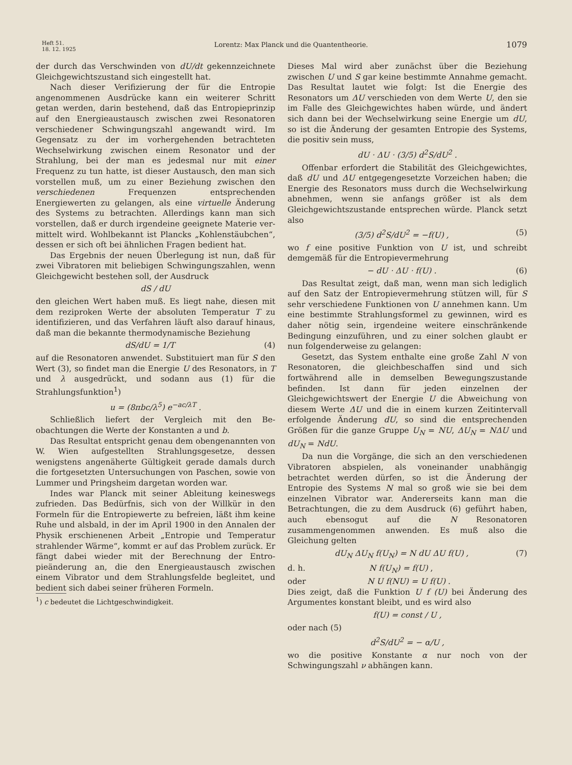Heft 51.
18. 12. 1925
Lorentz: Max Planck und die Quantentheorie.
1079
der durch das Verschwinden von dU/dt gekenn­zeichnete Gleichgewichtszustand sich eingestellt hat.
Nach dieser Verifizierung der für die Entropie angenommenen Ausdrücke kann ein weiterer Schritt getan werden, darin bestehend, daß das Entropieprinzip auf den Energieaustausch zwischen zwei Resonatoren verschiedener Schwingungszahl angewandt wird. Im Gegensatz zu der im vorher­gehenden betrachteten Wechselwirkung zwischen einem Resonator und der Strahlung, bei der man es jedesmal nur mit einer Frequenz zu tun hatte, ist dieser Austausch, den man sich vorstellen muß, um zu einer Beziehung zwischen den verschiedenen Frequenzen entsprechenden Energiewerten zu gelangen, als eine virtuelle Änderung des Systems zu betrachten. Allerdings kann man sich vorstellen, daß er durch irgendeine geeignete Materie ver­mittelt wird. Wohlbekannt ist Plancks „Kohlen­stäubchen“, dessen er sich oft bei ähnlichen Fragen bedient hat.
Das Ergebnis der neuen Überlegung ist nun, daß für zwei Vibratoren mit beliebigen Schwingungs­zahlen, wenn Gleichgewicht bestehen soll, der Aus­druck
dS / dU
den gleichen Wert haben muß. Es liegt nahe, diesen mit dem reziproken Werte der absoluten Temperatur T zu identifizieren, und das Verfahren läuft also darauf hinaus, daß man die bekannte thermodynamische Beziehung
dS/dU = 1/T (4)
auf die Resonatoren anwendet. Substituiert man für S den Wert (3), so findet man die Energie U des Resonators, in T und λ ausgedrückt, und so­dann aus (1) für die Strahlungsfunktion<sup>1</sup>)
u = (8πbc/λ<sup>5</sup>) e<sup>−ac/λT</sup> .
Schließlich liefert der Vergleich mit den Be­obachtungen die Werte der Konstanten a und b.
Das Resultat entspricht genau dem oben­genannten von W. Wien aufgestellten Strahlungs­gesetze, dessen wenigstens angenäherte Gültigkeit gerade damals durch die fortgesetzten Untersuchun­gen von Paschen, sowie von Lummer und Prings­heim dargetan worden war.
Indes war Planck mit seiner Ableitung keines­wegs zufrieden. Das Bedürfnis, sich von der Will­kür in den Formeln für die Entropiewerte zu be­freien, läßt ihm keine Ruhe und alsbald, in der im April 1900 in den Annalen der Physik erschienenen Arbeit „Entropie und Temperatur strahlender Wärme“, kommt er auf das Problem zurück. Er fängt dabei wieder mit der Berechnung der Entro­pieänderung an, die den Energieaustausch zwischen einem Vibrator und dem Strahlungsfelde begleitet, und bedient sich dabei seiner früheren Formeln.
<sup>1</sup>) c bedeutet die Lichtgeschwindigkeit.
Dieses Mal wird aber zunächst über die Beziehung zwischen U und S gar keine bestimmte Annahme gemacht. Das Resultat lautet wie folgt: Ist die Energie des Resonators um ΔU verschieden von dem Werte U, den sie im Falle des Gleichgewichtes haben würde, und ändert sich dann bei der Wechsel­wirkung seine Energie um dU, so ist die Änderung der gesamten Entropie des Systems, die positiv sein muss,
dU · ΔU · (3/5) d<sup>2</sup>S/dU<sup>2</sup> .
Offenbar erfordert die Stabilität des Gleich­gewichtes, daß dU und ΔU entgegengesetzte Vorzeichen haben; die Energie des Resonators muss durch die Wechselwirkung abnehmen, wenn sie anfangs größer ist als dem Gleichgewichtszustande entsprechen würde. Planck setzt also
(3/5) d<sup>2</sup>S/dU<sup>2</sup> = −f(U) , (5)
wo f eine positive Funktion von U ist, und schreibt demgemäß für die Entropievermehrung
− dU · ΔU · f(U) . (6)
Das Resultat zeigt, daß man, wenn man sich lediglich auf den Satz der Entropievermehrung stützen will, für S sehr verschiedene Funktionen von U annehmen kann. Um eine bestimmte Strahlungsformel zu gewinnen, wird es daher nötig sein, irgendeine weitere einschränkende Bedingung einzuführen, und zu einer solchen glaubt er nun folgenderweise zu gelangen:
Gesetzt, das System enthalte eine große Zahl N von Resonatoren, die gleichbeschaffen sind und sich fortwährend alle in demselben Bewegungs­zustande befinden. Ist dann für jeden einzelnen der Gleichgewichtswert der Energie U die Ab­weichung von diesem Werte ΔU und die in einem kurzen Zeitintervall erfolgende Änderung dU, so sind die entsprechenden Größen für die ganze Gruppe U<sub>N</sub> = NU, ΔU<sub>N</sub> = NΔU und dU<sub>N</sub> = NdU.
Da nun die Vorgänge, die sich an den ver­schiedenen Vibratoren abspielen, als voneinander unabhängig betrachtet werden dürfen, so ist die Änderung der Entropie des Systems N mal so groß wie sie bei dem einzelnen Vibrator war. Anderer­seits kann man die Betrachtungen, die zu dem Aus­druck (6) geführt haben, auch ebensogut auf die N Resonatoren zusammengenommen anwenden. Es muß also die Gleichung gelten
dU<sub>N</sub> ΔU<sub>N</sub> f(U<sub>N</sub>) = N dU ΔU f(U) , (7)
d. h. N f(U<sub>N</sub>) = f(U) ,
oder N U f(NU) = U f(U) .
Dies zeigt, daß die Funktion U f (U) bei Änderung des Argumentes konstant bleibt, und es wird also
f(U) = const / U ,
oder nach (5)
d<sup>2</sup>S/dU<sup>2</sup> = − α/U ,
wo die positive Konstante α nur noch von der Schwingungszahl ν abhängen kann.